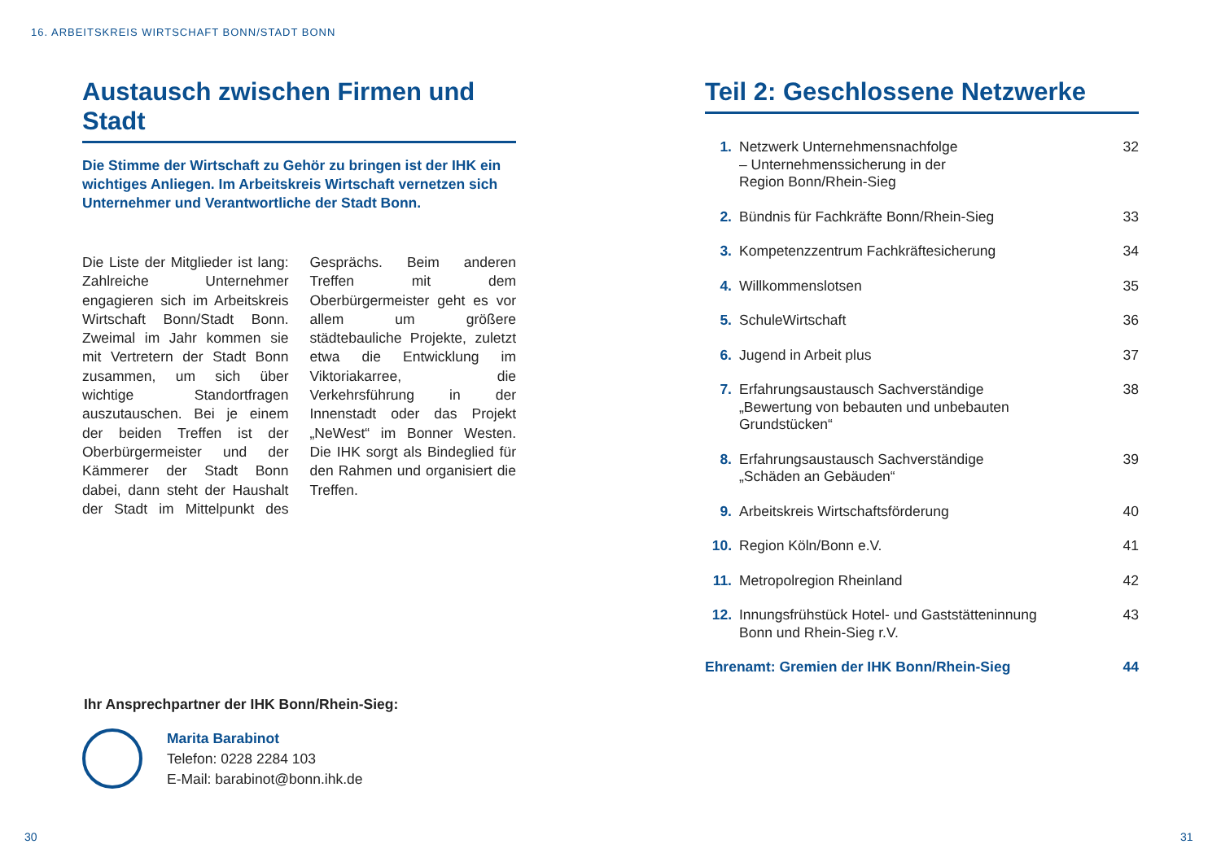16. ARBEITSKREIS WIRTSCHAFT BONN/STADT BONN
Austausch zwischen Firmen und Stadt
Die Stimme der Wirtschaft zu Gehör zu bringen ist der IHK ein wichtiges Anliegen. Im Arbeitskreis Wirtschaft vernetzen sich Unternehmer und Verantwortliche der Stadt Bonn.
Die Liste der Mitglieder ist lang: Zahlreiche Unternehmer engagieren sich im Arbeitskreis Wirtschaft Bonn/Stadt Bonn. Zweimal im Jahr kommen sie mit Vertretern der Stadt Bonn zusammen, um sich über wichtige Standortfragen auszutauschen. Bei je einem der beiden Treffen ist der Oberbürgermeister und der Kämmerer der Stadt Bonn dabei, dann steht der Haushalt der Stadt im Mittelpunkt des Gesprächs. Beim anderen Treffen mit dem Oberbürgermeister geht es vor allem um größere städtebauliche Projekte, zuletzt etwa die Entwicklung im Viktoriakarree, die Verkehrsführung in der Innenstadt oder das Projekt „NeWest“ im Bonner Westen. Die IHK sorgt als Bindeglied für den Rahmen und organisiert die Treffen.
Ihr Ansprechpartner der IHK Bonn/Rhein-Sieg:
Marita Barabinot
Telefon: 0228 2284 103
E-Mail: barabinot@bonn.ihk.de
Teil 2: Geschlossene Netzwerke
1. Netzwerk Unternehmensnachfolge
– Unternehmenssicherung in der
Region Bonn/Rhein-Sieg 32
2. Bündnis für Fachkräfte Bonn/Rhein-Sieg 33
3. Kompetenzzentrum Fachkräftesicherung 34
4. Willkommenslotsen 35
5. SchuleWirtschaft 36
6. Jugend in Arbeit plus 37
7. Erfahrungsaustausch Sachverständige
„Bewertung von bebauten und unbebauten
Grundstücken“38
8. Erfahrungsaustausch Sachverständige
„Schäden an Gebäuden“39
9. Arbeitskreis Wirtschaftsförderung 40
10. Region Köln/Bonn e.V. 41
11. Metropolregion Rheinland 42
12. Innungsfrühstück Hotel- und Gaststätteninnung
Bonn und Rhein-Sieg r.V. 43
Ehrenamt: Gremien der IHK Bonn/Rhein-Sieg 44
30 31